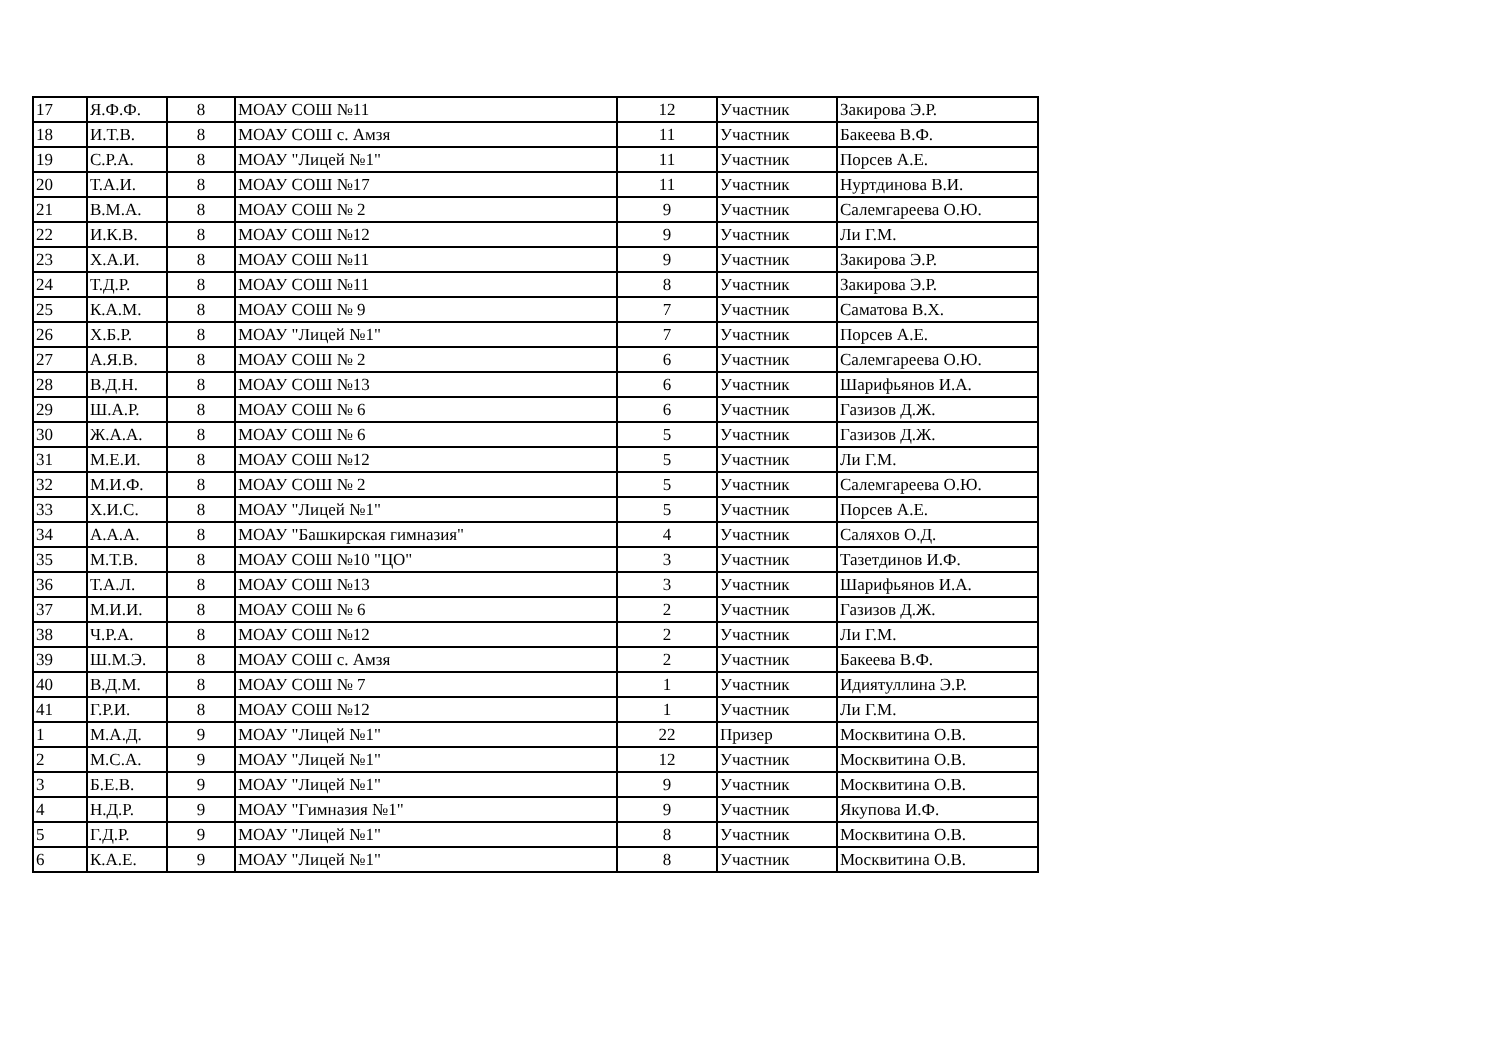| 17 | Я.Ф.Ф. | 8 | МОАУ СОШ №11 | 12 | Участник | Закирова Э.Р. |
| 18 | И.Т.В. | 8 | МОАУ СОШ с. Амзя | 11 | Участник | Бакеева В.Ф. |
| 19 | С.Р.А. | 8 | МОАУ "Лицей №1" | 11 | Участник | Порсев А.Е. |
| 20 | Т.А.И. | 8 | МОАУ СОШ №17 | 11 | Участник | Нуртдинова В.И. |
| 21 | В.М.А. | 8 | МОАУ СОШ № 2 | 9 | Участник | Салемгареева О.Ю. |
| 22 | И.К.В. | 8 | МОАУ СОШ №12 | 9 | Участник | Ли Г.М. |
| 23 | Х.А.И. | 8 | МОАУ СОШ №11 | 9 | Участник | Закирова Э.Р. |
| 24 | Т.Д.Р. | 8 | МОАУ СОШ №11 | 8 | Участник | Закирова Э.Р. |
| 25 | К.А.М. | 8 | МОАУ СОШ № 9 | 7 | Участник | Саматова В.Х. |
| 26 | Х.Б.Р. | 8 | МОАУ "Лицей №1" | 7 | Участник | Порсев А.Е. |
| 27 | А.Я.В. | 8 | МОАУ СОШ № 2 | 6 | Участник | Салемгареева О.Ю. |
| 28 | В.Д.Н. | 8 | МОАУ СОШ №13 | 6 | Участник | Шарифьянов И.А. |
| 29 | Ш.А.Р. | 8 | МОАУ СОШ № 6 | 6 | Участник | Газизов Д.Ж. |
| 30 | Ж.А.А. | 8 | МОАУ СОШ № 6 | 5 | Участник | Газизов Д.Ж. |
| 31 | М.Е.И. | 8 | МОАУ СОШ №12 | 5 | Участник | Ли Г.М. |
| 32 | М.И.Ф. | 8 | МОАУ СОШ № 2 | 5 | Участник | Салемгареева О.Ю. |
| 33 | Х.И.С. | 8 | МОАУ "Лицей №1" | 5 | Участник | Порсев А.Е. |
| 34 | А.А.А. | 8 | МОАУ "Башкирская гимназия" | 4 | Участник | Саляхов О.Д. |
| 35 | М.Т.В. | 8 | МОАУ СОШ №10 "ЦО" | 3 | Участник | Тазетдинов И.Ф. |
| 36 | Т.А.Л. | 8 | МОАУ СОШ №13 | 3 | Участник | Шарифьянов И.А. |
| 37 | М.И.И. | 8 | МОАУ СОШ № 6 | 2 | Участник | Газизов Д.Ж. |
| 38 | Ч.Р.А. | 8 | МОАУ СОШ №12 | 2 | Участник | Ли Г.М. |
| 39 | Ш.М.Э. | 8 | МОАУ СОШ с. Амзя | 2 | Участник | Бакеева В.Ф. |
| 40 | В.Д.М. | 8 | МОАУ СОШ № 7 | 1 | Участник | Идиятуллина Э.Р. |
| 41 | Г.Р.И. | 8 | МОАУ СОШ №12 | 1 | Участник | Ли Г.М. |
| 1 | М.А.Д. | 9 | МОАУ "Лицей №1" | 22 | Призер | Москвитина О.В. |
| 2 | М.С.А. | 9 | МОАУ "Лицей №1" | 12 | Участник | Москвитина О.В. |
| 3 | Б.Е.В. | 9 | МОАУ "Лицей №1" | 9 | Участник | Москвитина О.В. |
| 4 | Н.Д.Р. | 9 | МОАУ "Гимназия №1" | 9 | Участник | Якупова И.Ф. |
| 5 | Г.Д.Р. | 9 | МОАУ "Лицей №1" | 8 | Участник | Москвитина О.В. |
| 6 | К.А.Е. | 9 | МОАУ "Лицей №1" | 8 | Участник | Москвитина О.В. |